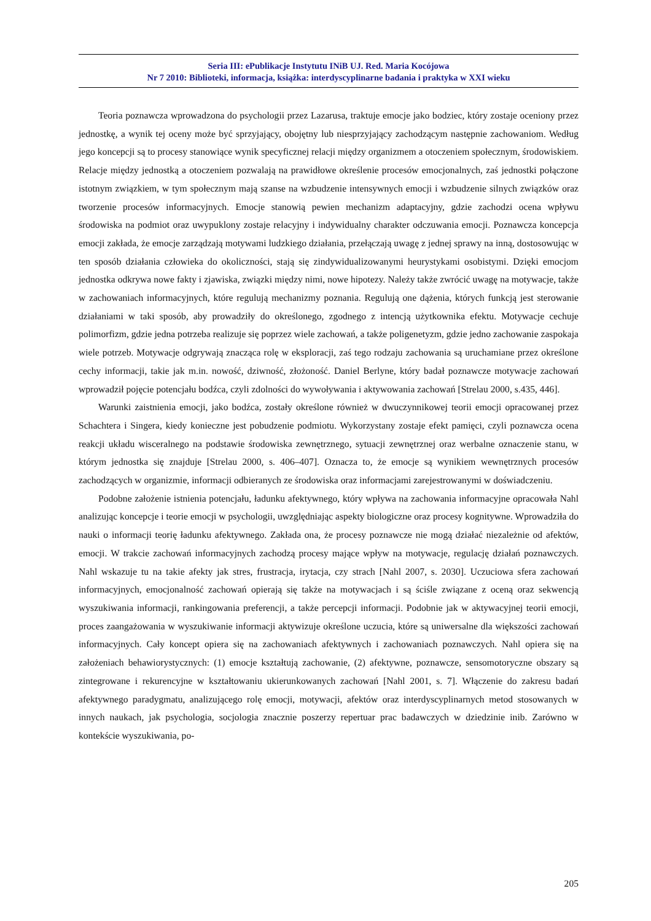Seria III: ePublikacje Instytutu INiB UJ. Red. Maria Kocójowa
Nr 7 2010: Biblioteki, informacja, książka: interdyscyplinarne badania i praktyka w XXI wieku
Teoria poznawcza wprowadzona do psychologii przez Lazarusa, traktuje emocje jako bodziec, który zostaje oceniony przez jednostkę, a wynik tej oceny może być sprzyjający, obojętny lub niesprzyjający zachodzącym następnie zachowaniom. Według jego koncepcji są to procesy stanowiące wynik specyficznej relacji między organizmem a otoczeniem społecznym, środowiskiem. Relacje między jednostką a otoczeniem pozwalają na prawidłowe określenie procesów emocjonalnych, zaś jednostki połączone istotnym związkiem, w tym społecznym mają szanse na wzbudzenie intensywnych emocji i wzbudzenie silnych związków oraz tworzenie procesów informacyjnych. Emocje stanowią pewien mechanizm adaptacyjny, gdzie zachodzi ocena wpływu środowiska na podmiot oraz uwypuklony zostaje relacyjny i indywidualny charakter odczuwania emocji. Poznawcza koncepcja emocji zakłada, że emocje zarządzają motywami ludzkiego działania, przełączają uwagę z jednej sprawy na inną, dostosowując w ten sposób działania człowieka do okoliczności, stają się zindywidualizowanymi heurystykami osobistymi. Dzięki emocjom jednostka odkrywa nowe fakty i zjawiska, związki między nimi, nowe hipotezy. Należy także zwrócić uwagę na motywacje, także w zachowaniach informacyjnych, które regulują mechanizmy poznania. Regulują one dążenia, których funkcją jest sterowanie działaniami w taki sposób, aby prowadziły do określonego, zgodnego z intencją użytkownika efektu. Motywacje cechuje polimorfizm, gdzie jedna potrzeba realizuje się poprzez wiele zachowań, a także poligenetyzm, gdzie jedno zachowanie zaspokaja wiele potrzeb. Motywacje odgrywają znacząca rolę w eksploracji, zaś tego rodzaju zachowania są uruchamiane przez określone cechy informacji, takie jak m.in. nowość, dziwność, złożoność. Daniel Berlyne, który badał poznawcze motywacje zachowań wprowadził pojęcie potencjału bodźca, czyli zdolności do wywoływania i aktywowania zachowań [Strelau 2000, s.435, 446].
Warunki zaistnienia emocji, jako bodźca, zostały określone również w dwuczynnikowej teorii emocji opracowanej przez Schachtera i Singera, kiedy konieczne jest pobudzenie podmiotu. Wykorzystany zostaje efekt pamięci, czyli poznawcza ocena reakcji układu wisceralnego na podstawie środowiska zewnętrznego, sytuacji zewnętrznej oraz werbalne oznaczenie stanu, w którym jednostka się znajduje [Strelau 2000, s. 406–407]. Oznacza to, że emocje są wynikiem wewnętrznych procesów zachodzących w organizmie, informacji odbieranych ze środowiska oraz informacjami zarejestrowanymi w doświadczeniu.
Podobne założenie istnienia potencjału, ładunku afektywnego, który wpływa na zachowania informacyjne opracowała Nahl analizując koncepcje i teorie emocji w psychologii, uwzględniając aspekty biologiczne oraz procesy kognitywne. Wprowadziła do nauki o informacji teorię ładunku afektywnego. Zakłada ona, że procesy poznawcze nie mogą działać niezależnie od afektów, emocji. W trakcie zachowań informacyjnych zachodzą procesy mające wpływ na motywacje, regulację działań poznawczych. Nahl wskazuje tu na takie afekty jak stres, frustracja, irytacja, czy strach [Nahl 2007, s. 2030]. Uczuciowa sfera zachowań informacyjnych, emocjonalność zachowań opierają się także na motywacjach i są ściśle związane z oceną oraz sekwencją wyszukiwania informacji, rankingowania preferencji, a także percepcji informacji. Podobnie jak w aktywacyjnej teorii emocji, proces zaangażowania w wyszukiwanie informacji aktywizuje określone uczucia, które są uniwersalne dla większości zachowań informacyjnych. Cały koncept opiera się na zachowaniach afektywnych i zachowaniach poznawczych. Nahl opiera się na założeniach behawiorystycznych: (1) emocje kształtują zachowanie, (2) afektywne, poznawcze, sensomotoryczne obszary są zintegrowane i rekurencyjne w kształtowaniu ukierunkowanych zachowań [Nahl 2001, s. 7]. Włączenie do zakresu badań afektywnego paradygmatu, analizującego rolę emocji, motywacji, afektów oraz interdyscyplinarnych metod stosowanych w innych naukach, jak psychologia, socjologia znacznie poszerzy repertuar prac badawczych w dziedzinie inib. Zarówno w kontekście wyszukiwania, po-
205